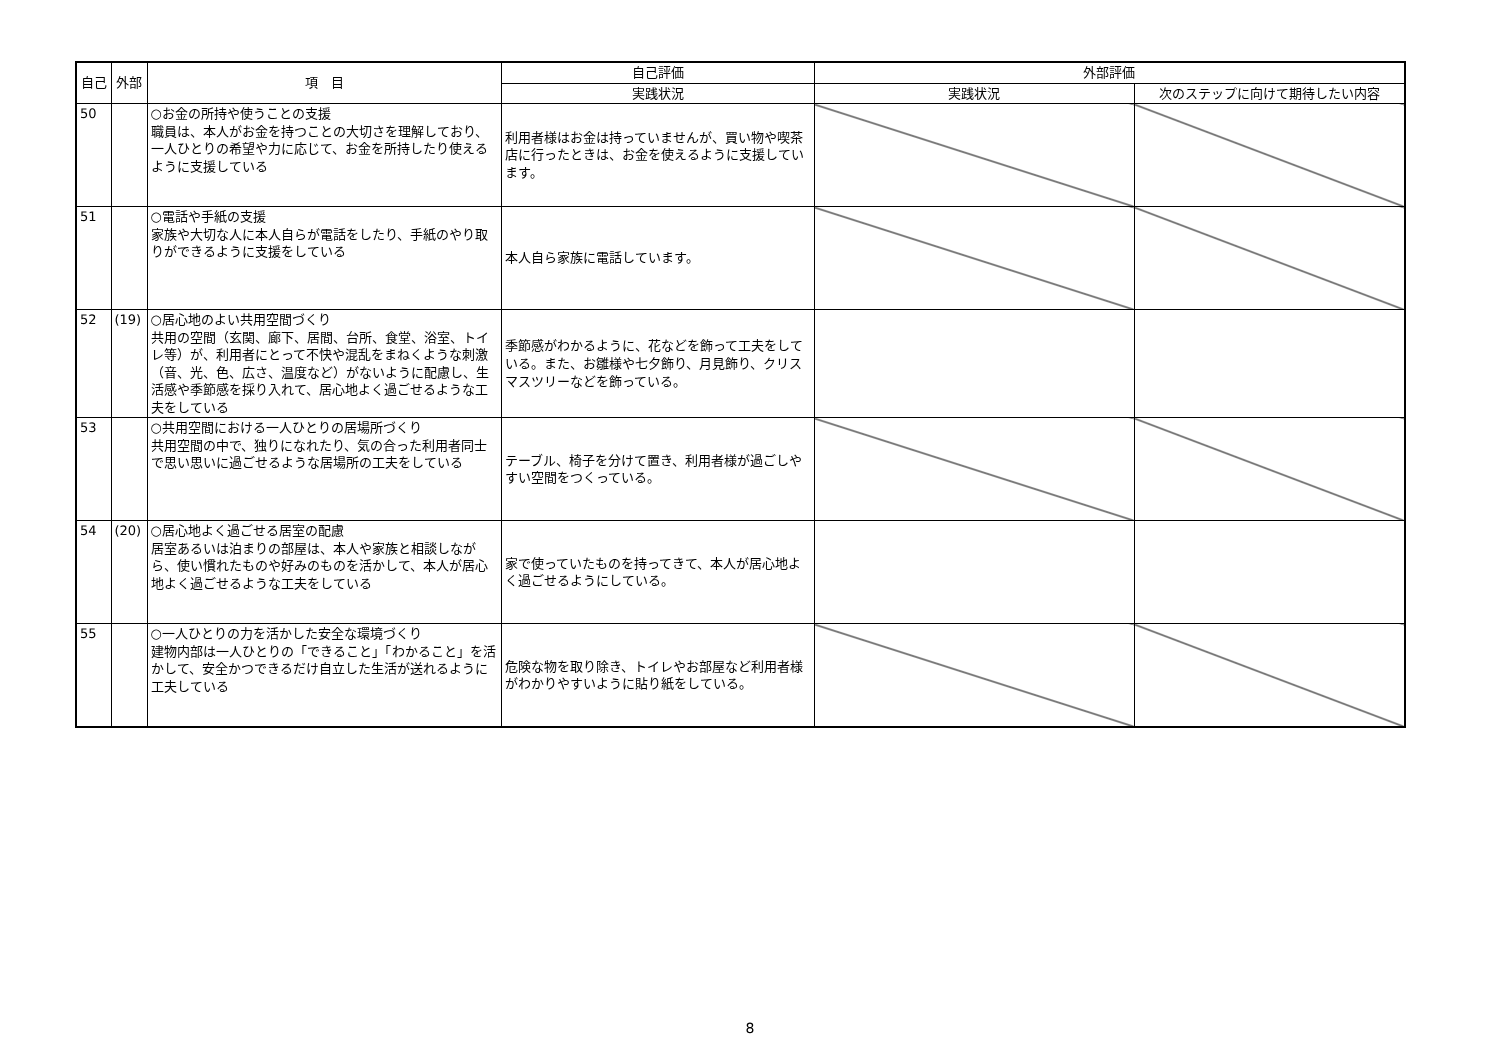| 自己 | 外部 | 項 目 | 自己評価 | 外部評価 | |
| --- | --- | --- | --- | --- | --- |
| | | | 実践状況 | 実践状況 | 次のステップに向けて期待したい内容 |
| 50 | | ○お金の所持や使うことの支援 職員は、本人がお金を持つことの大切さを理解しており、一人ひとりの希望や力に応じて、お金を所持したり使えるように支援している | 利用者様はお金は持っていませんが、買い物や喫茶店に行ったときは、お金を使えるように支援しています。 | | |
| 51 | | ○電話や手紙の支援 家族や大切な人に本人自らが電話をしたり、手紙のやり取りができるように支援をしている | 本人自ら家族に電話しています。 | | |
| 52 | (19) | ○居心地のよい共用空間づくり 共用の空間（玄関、廊下、居間、台所、食堂、浴室、トイレ等）が、利用者にとって不快や混乱をまねくような刺激（音、光、色、広さ、温度など）がないように配慮し、生活感や季節感を採り入れて、居心地よく過ごせるような工夫をしている | 季節感がわかるように、花などを飾って工夫をしている。また、お雛様や七夕飾り、月見飾り、クリスマスツリーなどを飾っている。 | | |
| 53 | | ○共用空間における一人ひとりの居場所づくり 共用空間の中で、独りになれたり、気の合った利用者同士で思い思いに過ごせるような居場所の工夫をしている | テーブル、椅子を分けて置き、利用者様が過ごしやすい空間をつくっている。 | | |
| 54 | (20) | ○居心地よく過ごせる居室の配慮 居室あるいは泊まりの部屋は、本人や家族と相談しながら、使い慣れたものや好みのものを活かして、本人が居心地よく過ごせるような工夫をしている | 家で使っていたものを持ってきて、本人が居心地よく過ごせるようにしている。 | | |
| 55 | | ○一人ひとりの力を活かした安全な環境づくり 建物内部は一人ひとりの「できること」「わかること」を活かして、安全かつできるだけ自立した生活が送れるように工夫している | 危険な物を取り除き、トイレやお部屋など利用者様がわかりやすいように貼り紙をしている。 | | |
8